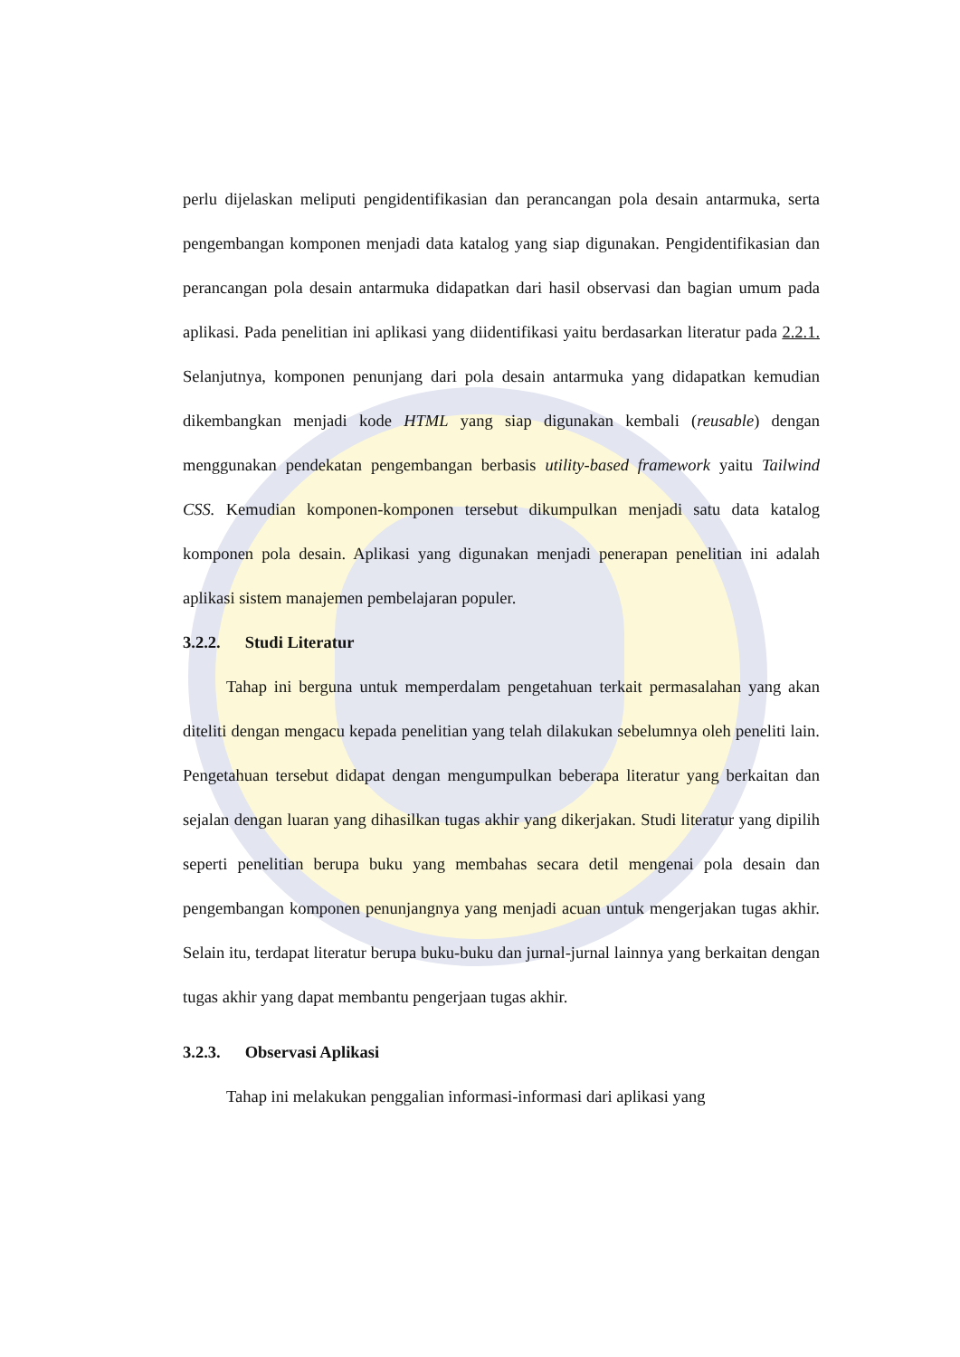perlu dijelaskan meliputi pengidentifikasian dan perancangan pola desain antarmuka, serta pengembangan komponen menjadi data katalog yang siap digunakan. Pengidentifikasian dan perancangan pola desain antarmuka didapatkan dari hasil observasi dan bagian umum pada aplikasi. Pada penelitian ini aplikasi yang diidentifikasi yaitu berdasarkan literatur pada 2.2.1. Selanjutnya, komponen penunjang dari pola desain antarmuka yang didapatkan kemudian dikembangkan menjadi kode HTML yang siap digunakan kembali (reusable) dengan menggunakan pendekatan pengembangan berbasis utility-based framework yaitu Tailwind CSS. Kemudian komponen-komponen tersebut dikumpulkan menjadi satu data katalog komponen pola desain. Aplikasi yang digunakan menjadi penerapan penelitian ini adalah aplikasi sistem manajemen pembelajaran populer.
3.2.2. Studi Literatur
Tahap ini berguna untuk memperdalam pengetahuan terkait permasalahan yang akan diteliti dengan mengacu kepada penelitian yang telah dilakukan sebelumnya oleh peneliti lain. Pengetahuan tersebut didapat dengan mengumpulkan beberapa literatur yang berkaitan dan sejalan dengan luaran yang dihasilkan tugas akhir yang dikerjakan. Studi literatur yang dipilih seperti penelitian berupa buku yang membahas secara detil mengenai pola desain dan pengembangan komponen penunjangnya yang menjadi acuan untuk mengerjakan tugas akhir. Selain itu, terdapat literatur berupa buku-buku dan jurnal-jurnal lainnya yang berkaitan dengan tugas akhir yang dapat membantu pengerjaan tugas akhir.
3.2.3. Observasi Aplikasi
Tahap ini melakukan penggalian informasi-informasi dari aplikasi yang